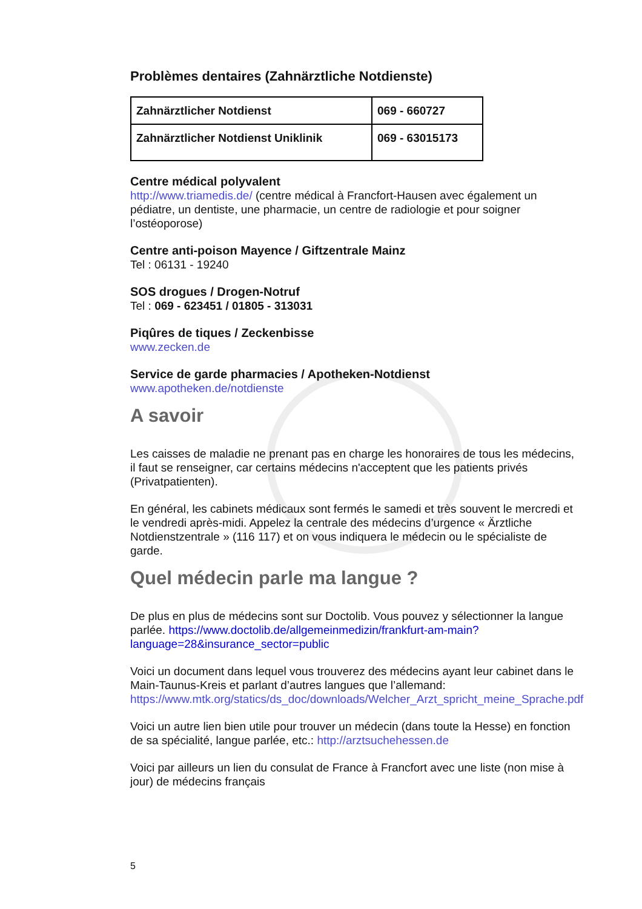Problèmes dentaires (Zahnärztliche Notdienste)
| Zahnärztlicher Notdienst | 069 - 660727 |
| Zahnärztlicher Notdienst Uniklinik | 069 - 63015173 |
Centre médical polyvalent
http://www.triamedis.de/ (centre médical à Francfort-Hausen avec également un pédiatre, un dentiste, une pharmacie, un centre de radiologie et pour soigner l’ostéoporose)
Centre anti-poison Mayence / Giftzentrale Mainz
Tel : 06131 - 19240
SOS drogues / Drogen-Notruf
Tel : 069 - 623451 / 01805 - 313031
Piqûres de tiques / Zeckenbisse
www.zecken.de
Service de garde pharmacies / Apotheken-Notdienst
www.apotheken.de/notdienste
A savoir
Les caisses de maladie ne prenant pas en charge les honoraires de tous les médecins, il faut se renseigner, car certains médecins n'acceptent que les patients privés (Privatpatienten).
En général, les cabinets médicaux sont fermés le samedi et très souvent le mercredi et le vendredi après-midi. Appelez la centrale des médecins d’urgence « Ärztliche Notdienstzentrale » (116 117) et on vous indiquera le médecin ou le spécialiste de garde.
Quel médecin parle ma langue ?
De plus en plus de médecins sont sur Doctolib. Vous pouvez y sélectionner la langue parlée. https://www.doctolib.de/allgemeinmedizin/frankfurt-am-main?language=28&insurance_sector=public
Voici un document dans lequel vous trouverez des médecins ayant leur cabinet dans le Main-Taunus-Kreis et parlant d’autres langues que l’allemand: https://www.mtk.org/statics/ds_doc/downloads/Welcher_Arzt_spricht_meine_Sprache.pdf
Voici un autre lien bien utile pour trouver un médecin (dans toute la Hesse) en fonction de sa spécialité, langue parlée, etc.: http://arztsuchehessen.de
Voici par ailleurs un lien du consulat de France à Francfort avec une liste (non mise à jour) de médecins français
5